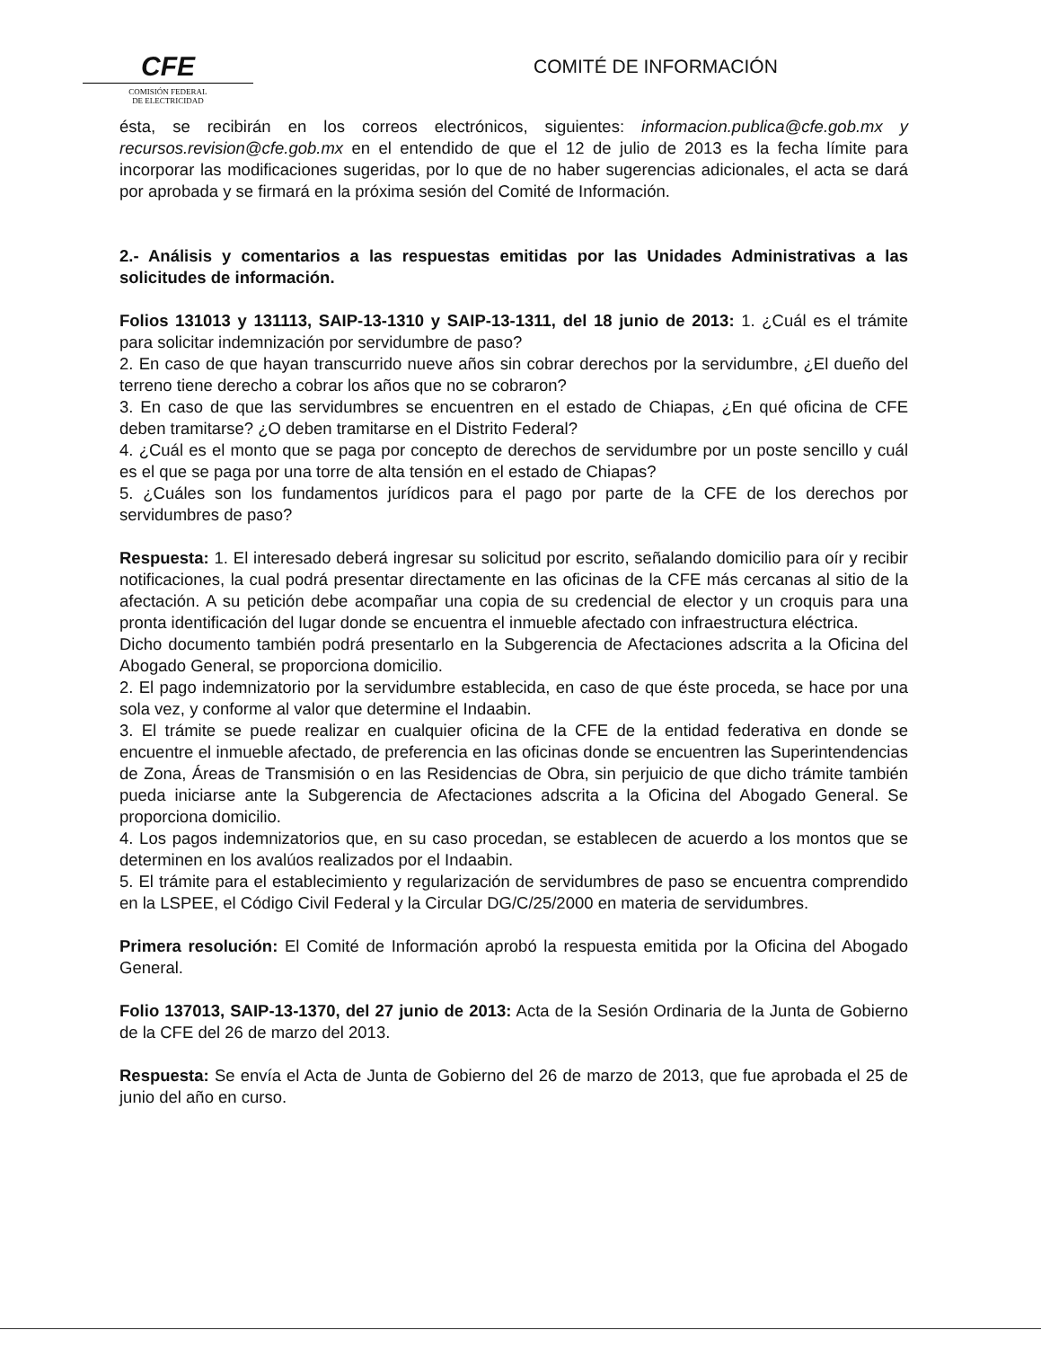CFE
COMISIÓN FEDERAL
DE ELECTRICIDAD
COMITÉ DE INFORMACIÓN
ésta, se recibirán en los correos electrónicos, siguientes: informacion.publica@cfe.gob.mx y recursos.revision@cfe.gob.mx en el entendido de que el 12 de julio de 2013 es la fecha límite para incorporar las modificaciones sugeridas, por lo que de no haber sugerencias adicionales, el acta se dará por aprobada y se firmará en la próxima sesión del Comité de Información.
2.- Análisis y comentarios a las respuestas emitidas por las Unidades Administrativas a las solicitudes de información.
Folios 131013 y 131113, SAIP-13-1310 y SAIP-13-1311, del 18 junio de 2013: 1. ¿Cuál es el trámite para solicitar indemnización por servidumbre de paso?
2. En caso de que hayan transcurrido nueve años sin cobrar derechos por la servidumbre, ¿El dueño del terreno tiene derecho a cobrar los años que no se cobraron?
3. En caso de que las servidumbres se encuentren en el estado de Chiapas, ¿En qué oficina de CFE deben tramitarse? ¿O deben tramitarse en el Distrito Federal?
4. ¿Cuál es el monto que se paga por concepto de derechos de servidumbre por un poste sencillo y cuál es el que se paga por una torre de alta tensión en el estado de Chiapas?
5. ¿Cuáles son los fundamentos jurídicos para el pago por parte de la CFE de los derechos por servidumbres de paso?
Respuesta: 1. El interesado deberá ingresar su solicitud por escrito, señalando domicilio para oír y recibir notificaciones, la cual podrá presentar directamente en las oficinas de la CFE más cercanas al sitio de la afectación. A su petición debe acompañar una copia de su credencial de elector y un croquis para una pronta identificación del lugar donde se encuentra el inmueble afectado con infraestructura eléctrica.
Dicho documento también podrá presentarlo en la Subgerencia de Afectaciones adscrita a la Oficina del Abogado General, se proporciona domicilio.
2. El pago indemnizatorio por la servidumbre establecida, en caso de que éste proceda, se hace por una sola vez, y conforme al valor que determine el Indaabin.
3. El trámite se puede realizar en cualquier oficina de la CFE de la entidad federativa en donde se encuentre el inmueble afectado, de preferencia en las oficinas donde se encuentren las Superintendencias de Zona, Áreas de Transmisión o en las Residencias de Obra, sin perjuicio de que dicho trámite también pueda iniciarse ante la Subgerencia de Afectaciones adscrita a la Oficina del Abogado General. Se proporciona domicilio.
4. Los pagos indemnizatorios que, en su caso procedan, se establecen de acuerdo a los montos que se determinen en los avalúos realizados por el Indaabin.
5. El trámite para el establecimiento y regularización de servidumbres de paso se encuentra comprendido en la LSPEE, el Código Civil Federal y la Circular DG/C/25/2000 en materia de servidumbres.
Primera resolución: El Comité de Información aprobó la respuesta emitida por la Oficina del Abogado General.
Folio 137013, SAIP-13-1370, del 27 junio de 2013: Acta de la Sesión Ordinaria de la Junta de Gobierno de la CFE del 26 de marzo del 2013.
Respuesta: Se envía el Acta de Junta de Gobierno del 26 de marzo de 2013, que fue aprobada el 25 de junio del año en curso.